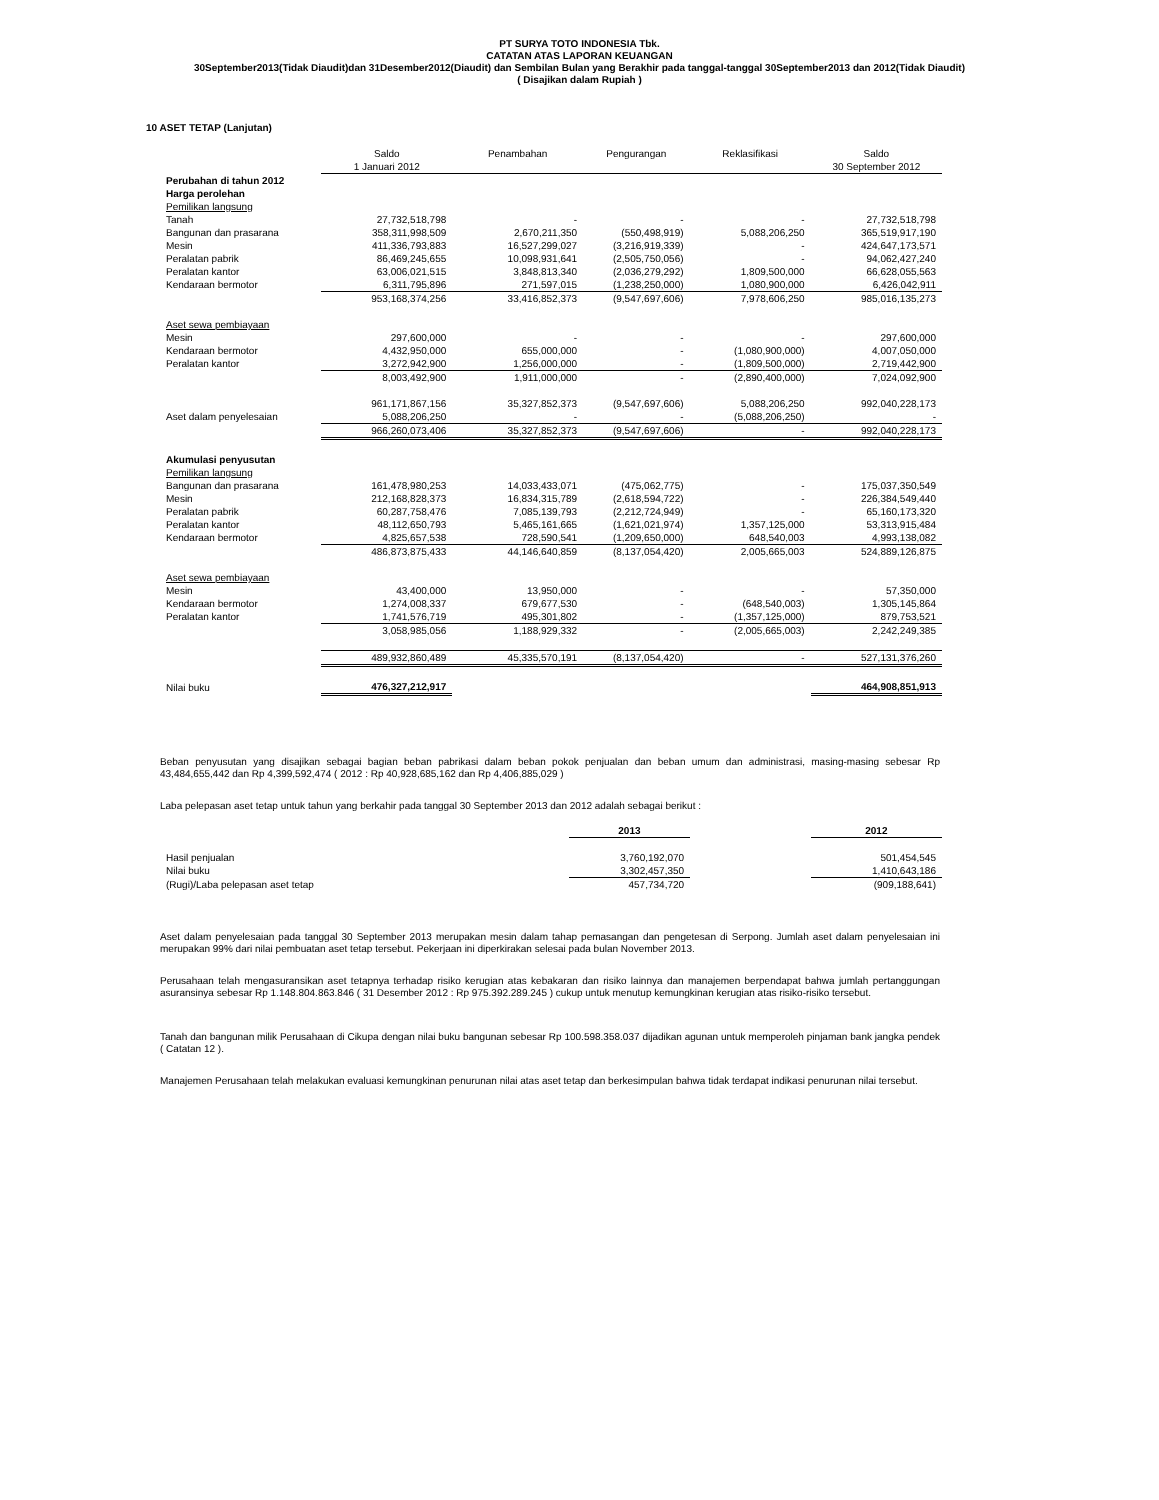PT SURYA TOTO INDONESIA Tbk.
CATATAN ATAS LAPORAN KEUANGAN
30September2013(Tidak Diaudit)dan 31Desember2012(Diaudit) dan Sembilan Bulan yang Berakhir pada tanggal-tanggal 30September2013 dan 2012(Tidak Diaudit)
( Disajikan dalam Rupiah )
10 ASET TETAP (Lanjutan)
| | Saldo | Penambahan | Pengurangan | Reklasifikasi | Saldo |
| | 1 Januari 2012 | | | | 30 September 2012 |
| Perubahan di tahun 2012 | | | | | |
| Harga perolehan | | | | | |
| Pemilikan langsung | | | | | |
| Tanah | 27,732,518,798 | - | - | - | 27,732,518,798 |
| Bangunan dan prasarana | 358,311,998,509 | 2,670,211,350 | (550,498,919) | 5,088,206,250 | 365,519,917,190 |
| Mesin | 411,336,793,883 | 16,527,299,027 | (3,216,919,339) | - | 424,647,173,571 |
| Peralatan pabrik | 86,469,245,655 | 10,098,931,641 | (2,505,750,056) | - | 94,062,427,240 |
| Peralatan kantor | 63,006,021,515 | 3,848,813,340 | (2,036,279,292) | 1,809,500,000 | 66,628,055,563 |
| Kendaraan bermotor | 6,311,795,896 | 271,597,015 | (1,238,250,000) | 1,080,900,000 | 6,426,042,911 |
| | 953,168,374,256 | 33,416,852,373 | (9,547,697,606) | 7,978,606,250 | 985,016,135,273 |
| Aset sewa pembiayaan | | | | | |
| Mesin | 297,600,000 | - | - | - | 297,600,000 |
| Kendaraan bermotor | 4,432,950,000 | 655,000,000 | - | (1,080,900,000) | 4,007,050,000 |
| Peralatan kantor | 3,272,942,900 | 1,256,000,000 | - | (1,809,500,000) | 2,719,442,900 |
| | 8,003,492,900 | 1,911,000,000 | - | (2,890,400,000) | 7,024,092,900 |
| | 961,171,867,156 | 35,327,852,373 | (9,547,697,606) | 5,088,206,250 | 992,040,228,173 |
| Aset dalam penyelesaian | 5,088,206,250 | - | - | (5,088,206,250) | - |
| | 966,260,073,406 | 35,327,852,373 | (9,547,697,606) | - | 992,040,228,173 |
| Akumulasi penyusutan | | | | | |
| Pemilikan langsung | | | | | |
| Bangunan dan prasarana | 161,478,980,253 | 14,033,433,071 | (475,062,775) | - | 175,037,350,549 |
| Mesin | 212,168,828,373 | 16,834,315,789 | (2,618,594,722) | - | 226,384,549,440 |
| Peralatan pabrik | 60,287,758,476 | 7,085,139,793 | (2,212,724,949) | - | 65,160,173,320 |
| Peralatan kantor | 48,112,650,793 | 5,465,161,665 | (1,621,021,974) | 1,357,125,000 | 53,313,915,484 |
| Kendaraan bermotor | 4,825,657,538 | 728,590,541 | (1,209,650,000) | 648,540,003 | 4,993,138,082 |
| | 486,873,875,433 | 44,146,640,859 | (8,137,054,420) | 2,005,665,003 | 524,889,126,875 |
| Aset sewa pembiayaan | | | | | |
| Mesin | 43,400,000 | 13,950,000 | - | - | 57,350,000 |
| Kendaraan bermotor | 1,274,008,337 | 679,677,530 | - | (648,540,003) | 1,305,145,864 |
| Peralatan kantor | 1,741,576,719 | 495,301,802 | - | (1,357,125,000) | 879,753,521 |
| | 3,058,985,056 | 1,188,929,332 | - | (2,005,665,003) | 2,242,249,385 |
| | 489,932,860,489 | 45,335,570,191 | (8,137,054,420) | - | 527,131,376,260 |
| Nilai buku | 476,327,212,917 | | | | 464,908,851,913 |
Beban penyusutan yang disajikan sebagai bagian beban pabrikasi dalam beban pokok penjualan dan beban umum dan administrasi, masing-masing sebesar Rp 43,484,655,442 dan Rp 4,399,592,474 ( 2012 : Rp 40,928,685,162 dan Rp 4,406,885,029 )
Laba pelepasan aset tetap untuk tahun yang berkahir pada tanggal 30 September 2013 dan 2012 adalah sebagai berikut :
| | 2013 | | 2012 |
| Hasil penjualan | 3,760,192,070 | | 501,454,545 |
| Nilai buku | 3,302,457,350 | | 1,410,643,186 |
| (Rugi)/Laba pelepasan aset tetap | 457,734,720 | | (909,188,641) |
Aset dalam penyelesaian pada tanggal 30 September 2013 merupakan mesin dalam tahap pemasangan dan pengetesan di Serpong. Jumlah aset dalam penyelesaian ini merupakan 99% dari nilai pembuatan aset tetap tersebut. Pekerjaan ini diperkirakan selesai pada bulan November 2013.
Perusahaan telah mengasuransikan aset tetapnya terhadap risiko kerugian atas kebakaran dan risiko lainnya dan manajemen berpendapat bahwa jumlah pertanggungan asuransinya sebesar Rp 1.148.804.863.846 ( 31 Desember 2012 : Rp 975.392.289.245 ) cukup untuk menutup kemungkinan kerugian atas risiko-risiko tersebut.
Tanah dan bangunan milik Perusahaan di Cikupa dengan nilai buku bangunan sebesar Rp 100.598.358.037 dijadikan agunan untuk memperoleh pinjaman bank jangka pendek ( Catatan 12 ).
Manajemen Perusahaan telah melakukan evaluasi kemungkinan penurunan nilai atas aset tetap dan berkesimpulan bahwa tidak terdapat indikasi penurunan nilai tersebut.